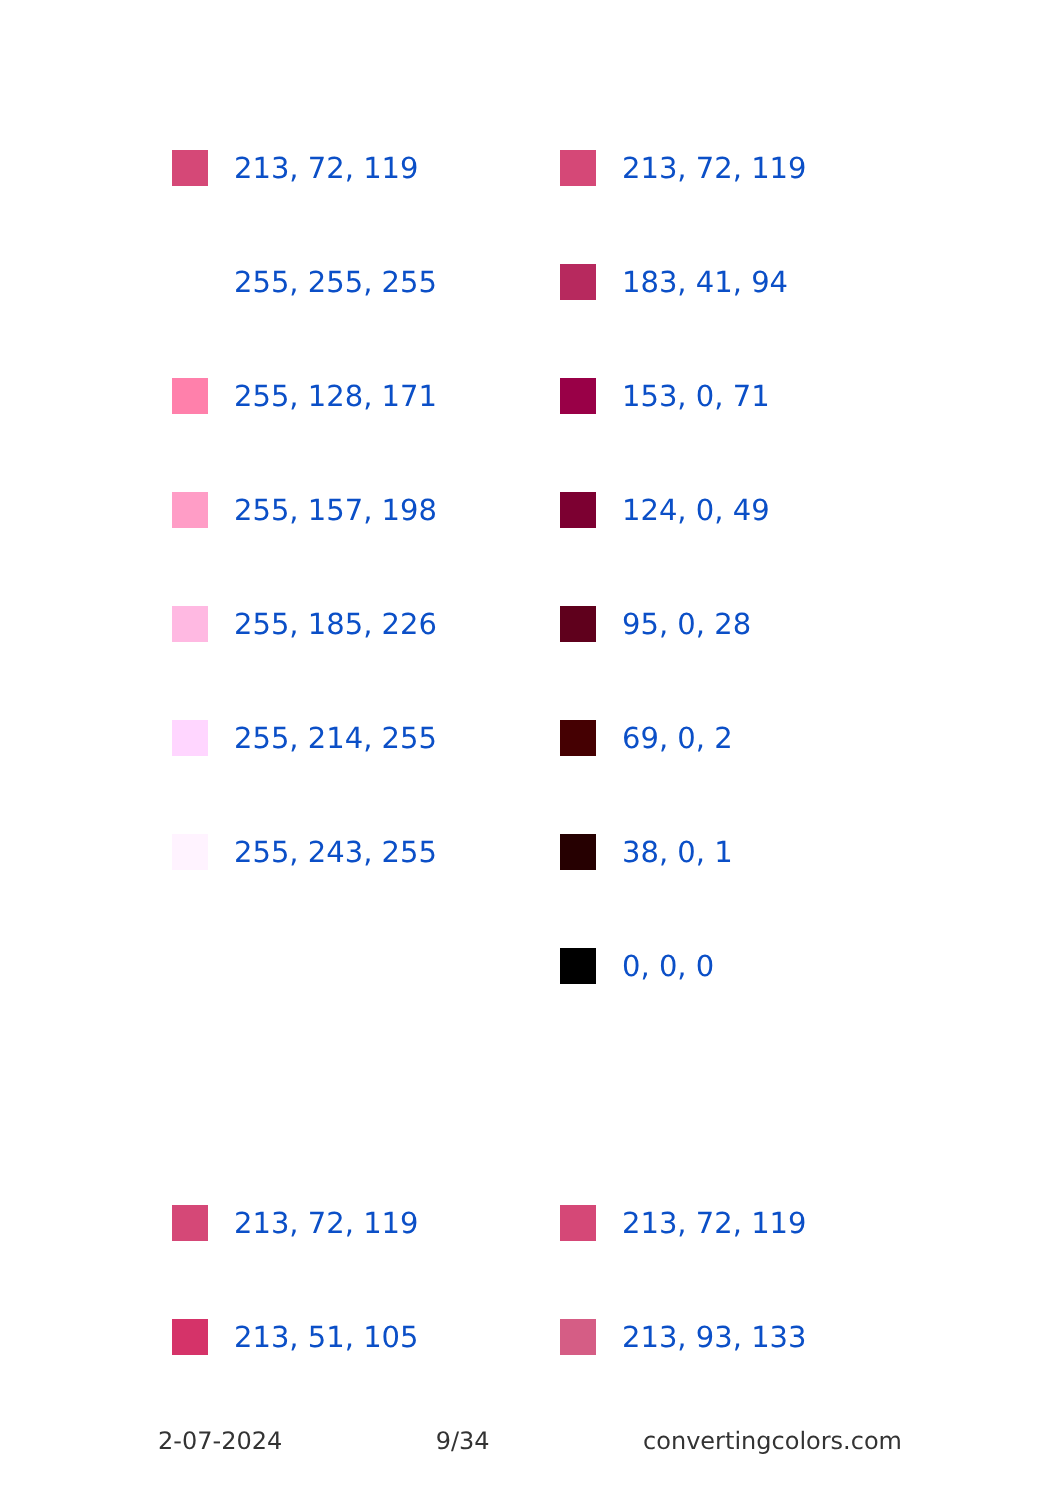213, 72, 119
255, 255, 255
255, 128, 171
255, 157, 198
255, 185, 226
255, 214, 255
255, 243, 255
213, 72, 119
183, 41, 94
153, 0, 71
124, 0, 49
95, 0, 28
69, 0, 2
38, 0, 1
0, 0, 0
213, 72, 119
213, 51, 105
213, 72, 119
213, 93, 133
2-07-2024 9/34 convertingcolors.com